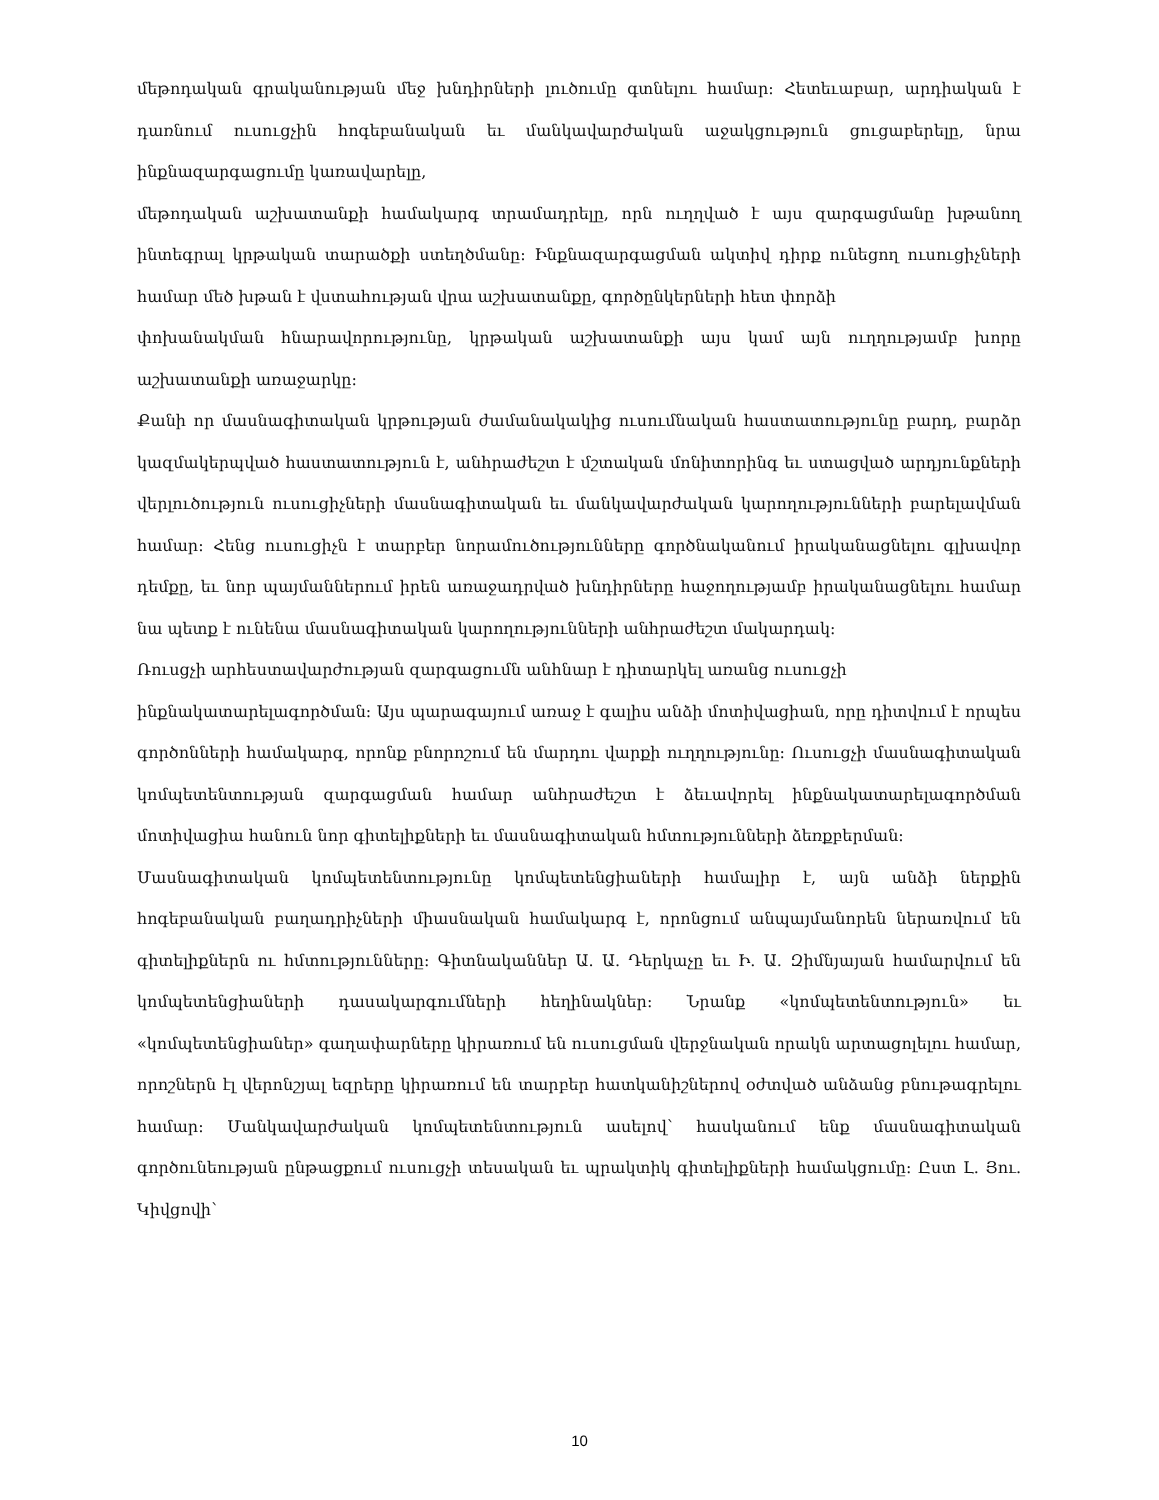մեթոդական գրականության մեջ խնդիրների լուծումը գտնելու համար։ Հետեւաբար, արդիական է դառնում ուսուցչին հոգեբանական եւ մանկավարժական աջակցություն ցուցաբերելը, նրա ինքնազարգացումը կառավարելը,
մեթոդական աշխատանքի համակարգ տրամադրելը, որն ուղղված է այս զարգացմանը խթանող ինտեգրալ կրթական տարածքի ստեղծմանը։ Ինքնազարգացման ակտիվ դիրք ունեցող ուսուցիչների համար մեծ խթան է վստահության վրա աշխատանքը, գործընկերների հետ փորձի
փոխանակման հնարավորությունը, կրթական աշխատանքի այս կամ այն ուղղությամբ խորը աշխատանքի առաջարկը։
Քանի որ մասնագիտական կրթության ժամանակակից ուսումնական հաստատությունը բարդ, բարձր կազմակերպված հաստատություն է, անհրաժեշտ է մշտական մոնիտորինգ եւ ստացված արդյունքների վերլուծություն ուսուցիչների մասնագիտական եւ մանկավարժական կարողությունների բարելավման համար։ Հենց ուսուցիչն է տարբեր նորամուծությունները գործնականում իրականացնելու գլխավոր դեմքը, եւ նոր պայմաններում իրեն առաջադրված խնդիրները հաջողությամբ իրականացնելու համար նա պետք է ունենա մասնագիտական կարողությունների անհրաժեշտ մակարդակ։
Ռուսցչի արհեստավարժության զարգացումն անհնար է դիտարկել առանց ուսուցչի
ինքնակատարելագործման։ Այս պարագայում առաջ է գալիս անձի մոտիվացիան, որը դիտվում է որպես գործոնների համակարգ, որոնք բնորոշում են մարդու վարքի ուղղությունը։ Ուսուցչի մասնագիտական կոմպետենտության զարգացման համար անհրաժեշտ է ձեւավորել ինքնակատարելագործման մոտիվացիա հանուն նոր գիտելիքների եւ մասնագիտական հմտությունների ձեռքբերման։
Մասնագիտական կոմպետենտությունը կոմպետենցիաների համալիր է, այն անձի ներքին հոգեբանական բաղադրիչների միասնական համակարգ է, որոնցում անպայմանորեն ներառվում են գիտելիքներն ու հմտությունները։ Գիտնականներ Ա. Ա. Դերկաչը եւ Ի. Ա. Զիմնյայան համարվում են կոմպետենցիաների դասակարգումների հեղինակներ։ Նրանք «կոմպետենտություն» եւ «կոմպետենցիաներ» գաղափարները կիրառում են ուսուցման վերջնական որակն արտացոլելու համար, որոշներն էլ վերոնշյալ եզրերը կիրառում են տարբեր հատկանիշներով օժտված անձանց բնութագրելու համար։ Մանկավարժական կոմպետենտություն ասելով՝ հասկանում ենք մասնագիտական գործունեության ընթացքում ուսուցչի տեսական եւ պրակտիկ գիտելիքների համակցումը։ Ըստ Լ. Յու. Կիվցովի՝
10